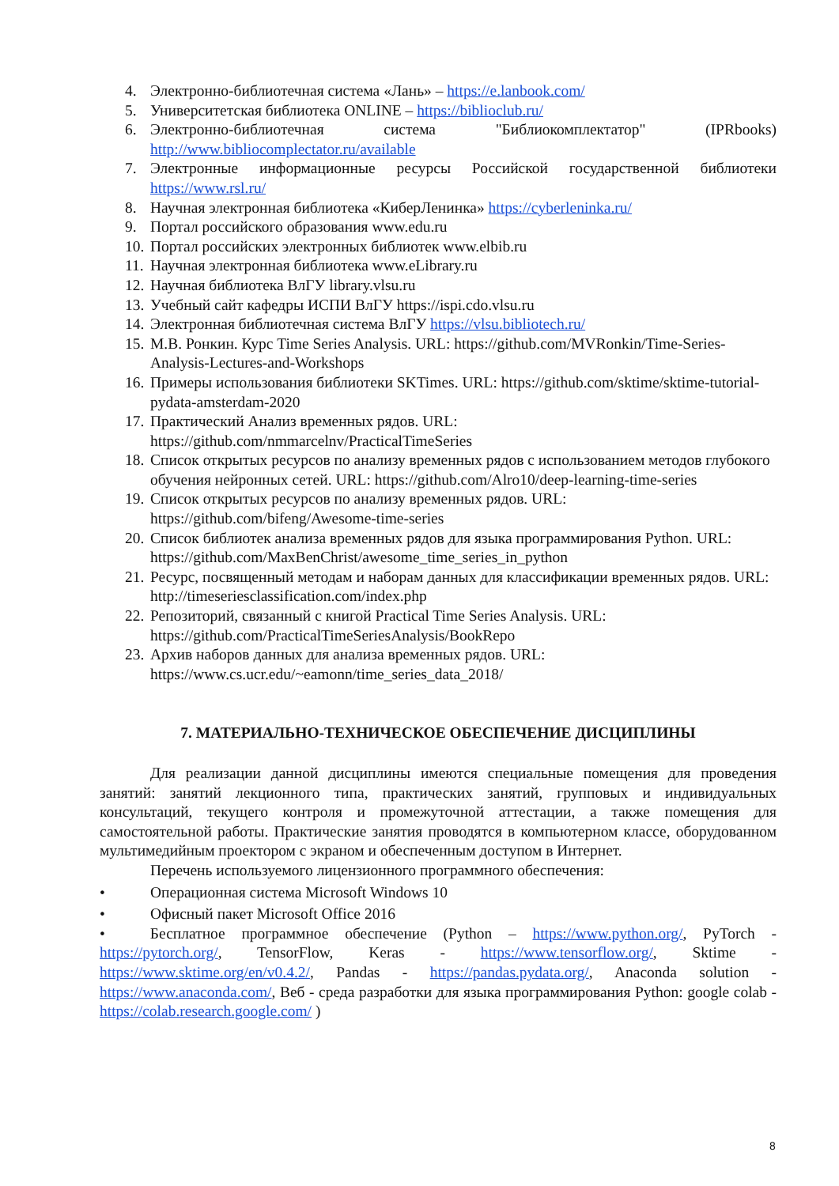4. Электронно-библиотечная система «Лань» – https://e.lanbook.com/
5. Университетская библиотека ONLINE – https://biblioclub.ru/
6. Электронно-библиотечная система "Библиокомплектатор" (IPRbooks) http://www.bibliocomplectator.ru/available
7. Электронные информационные ресурсы Российской государственной библиотеки https://www.rsl.ru/
8. Научная электронная библиотека «КиберЛенинка» https://cyberleninka.ru/
9. Портал российского образования www.edu.ru
10. Портал российских электронных библиотек www.elbib.ru
11. Научная электронная библиотека www.eLibrary.ru
12. Научная библиотека ВлГУ library.vlsu.ru
13. Учебный сайт кафедры ИСПИ ВлГУ https://ispi.cdo.vlsu.ru
14. Электронная библиотечная система ВлГУ https://vlsu.bibliotech.ru/
15. М.В. Ронкин. Курс Time Series Analysis. URL: https://github.com/MVRonkin/Time-Series-Analysis-Lectures-and-Workshops
16. Примеры использования библиотеки SKTimes. URL: https://github.com/sktime/sktime-tutorial-pydata-amsterdam-2020
17. Практический Анализ временных рядов. URL:
https://github.com/nmmarcelnv/PracticalTimeSeries
18. Список открытых ресурсов по анализу временных рядов с использованием методов глубокого обучения нейронных сетей. URL: https://github.com/Alro10/deep-learning-time-series
19. Список открытых ресурсов по анализу временных рядов. URL:
https://github.com/bifeng/Awesome-time-series
20. Список библиотек анализа временных рядов для языка программирования Python. URL: https://github.com/MaxBenChrist/awesome_time_series_in_python
21. Ресурс, посвященный методам и наборам данных для классификации временных рядов. URL: http://timeseriesclassification.com/index.php
22. Репозиторий, связанный с книгой Practical Time Series Analysis. URL:
https://github.com/PracticalTimeSeriesAnalysis/BookRepo
23. Архив наборов данных для анализа временных рядов. URL:
https://www.cs.ucr.edu/~eamonn/time_series_data_2018/
7. МАТЕРИАЛЬНО-ТЕХНИЧЕСКОЕ ОБЕСПЕЧЕНИЕ ДИСЦИПЛИНЫ
Для реализации данной дисциплины имеются специальные помещения для проведения занятий: занятий лекционного типа, практических занятий, групповых и индивидуальных консультаций, текущего контроля и промежуточной аттестации, а также помещения для самостоятельной работы. Практические занятия проводятся в компьютерном классе, оборудованном мультимедийным проектором с экраном и обеспеченным доступом в Интернет.
Перечень используемого лицензионного программного обеспечения:
• Операционная система Microsoft Windows 10
• Офисный пакет Microsoft Office 2016
• Бесплатное программное обеспечение (Python – https://www.python.org/, PyTorch - https://pytorch.org/, TensorFlow, Keras - https://www.tensorflow.org/, Sktime - https://www.sktime.org/en/v0.4.2/, Pandas - https://pandas.pydata.org/, Anaconda solution - https://www.anaconda.com/, Веб - среда разработки для языка программирования Python: google colab - https://colab.research.google.com/ )
8